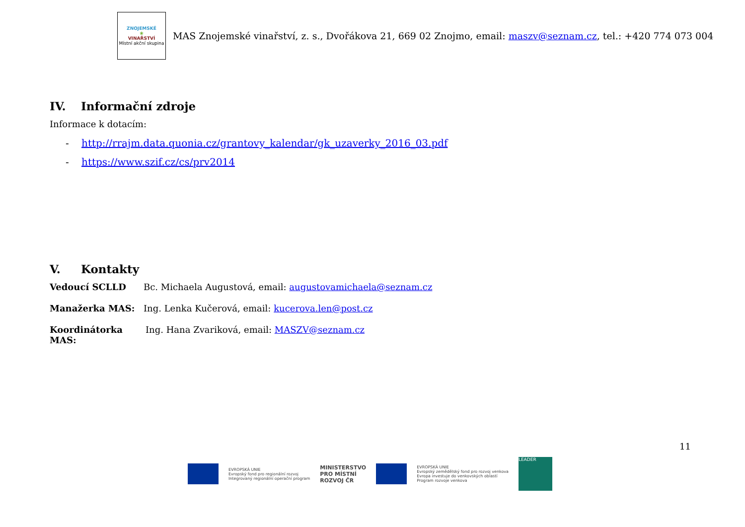ZNOJEMSKÉ
❀
VINAŘSTVÍ
Místní akční skupina
MAS Znojemské vinařství, z. s., Dvořákova 21, 669 02 Znojmo, email: maszv@seznam.cz, tel.: +420 774 073 004
IV. Informační zdroje
Informace k dotacím:
- http://rrajm.data.quonia.cz/grantovy_kalendar/gk_uzaverky_2016_03.pdf
- https://www.szif.cz/cs/prv2014
V. Kontakty
Vedoucí SCLLD Bc. Michaela Augustová, email: augustovamichaela@seznam.cz
Manažerka MAS: Ing. Lenka Kučerová, email: kucerova.len@post.cz
Koordinátorka MAS:
Ing. Hana Zvariková, email: MASZV@seznam.cz
11
EVROPSKÁ UNIE
Evropský fond pro regionální rozvoj
Integrovaný regionální operační program
MINISTERSTVO
PRO MÍSTNÍ
ROZVOJ ČR
EVROPSKÁ UNIE
Evropský zemědělský fond pro rozvoj venkova
Evropa investuje do venkovských oblastí
Program rozvoje venkova
LEADER